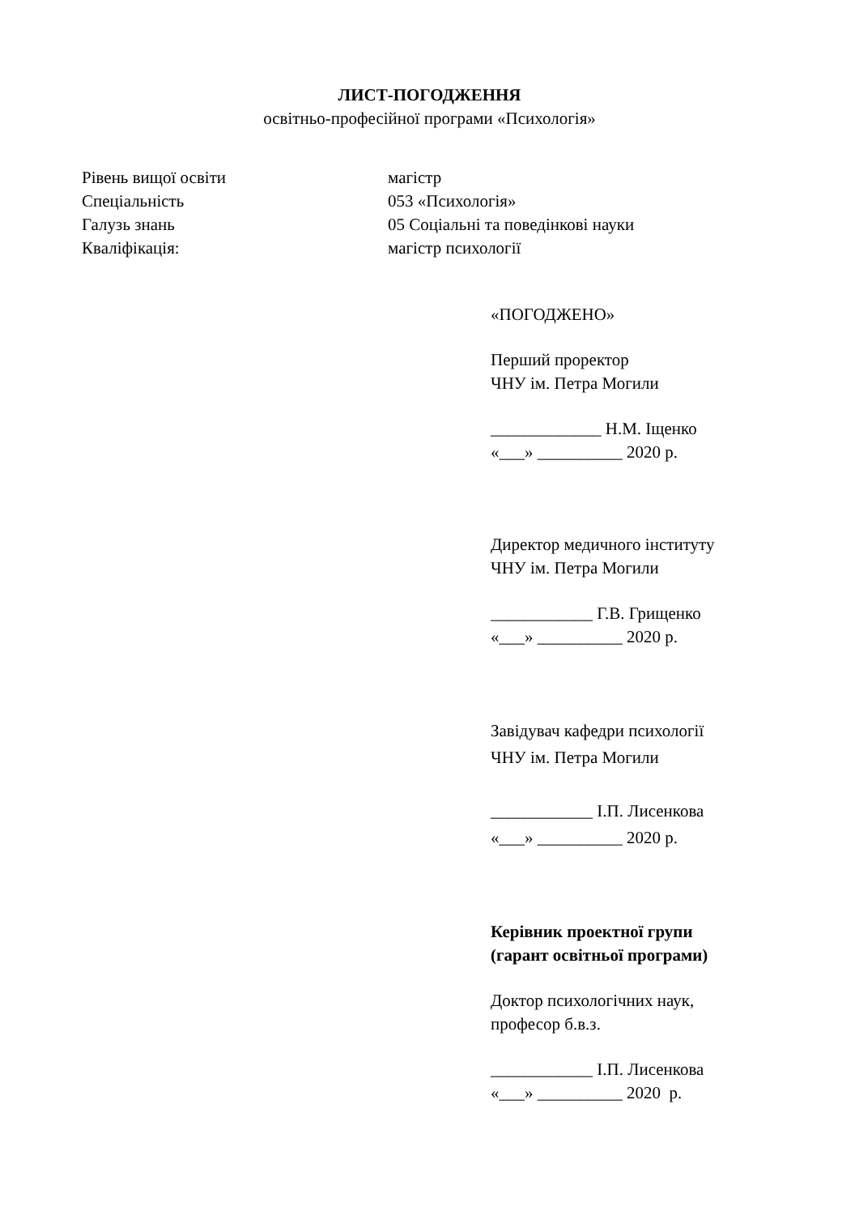ЛИСТ-ПОГОДЖЕННЯ
освітньо-професійної програми «Психологія»
Рівень вищої освіти магістр
Спеціальність 053 «Психологія»
Галузь знань 05 Соціальні та поведінкові науки
Кваліфікація: магістр психології
«ПОГОДЖЕНО»
Перший проректор
ЧНУ ім. Петра Могили
_____________ Н.М. Іщенко
«___» __________ 2020 р.
Директор медичного інституту
ЧНУ ім. Петра Могили
____________ Г.В. Грищенко
«___» __________ 2020 р.
Завідувач кафедри психології
ЧНУ ім. Петра Могили
____________ І.П. Лисенкова
«___» __________ 2020 р.
Керівник проектної групи
(гарант освітньої програми)
Доктор психологічних наук,
професор б.в.з.
____________ І.П. Лисенкова
«___» __________ 2020 р.